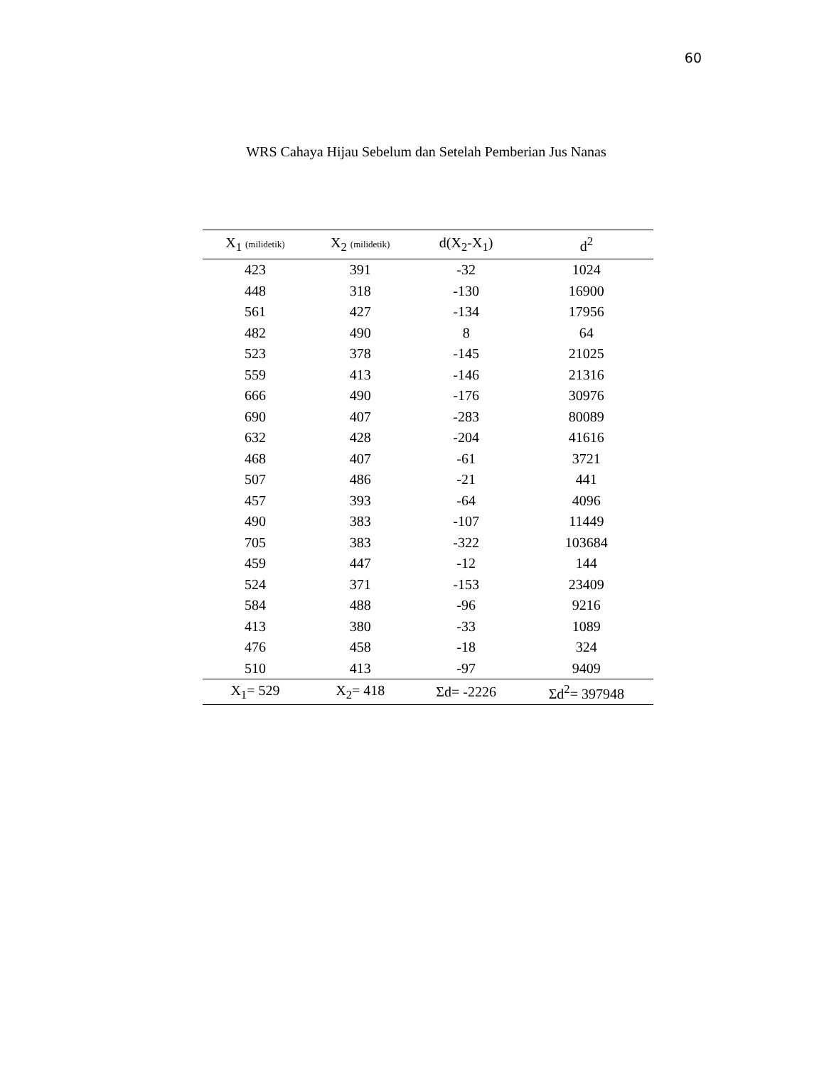60
WRS Cahaya Hijau Sebelum dan Setelah Pemberian Jus Nanas
| X<sub>1</sub> (milidetik) | X<sub>2</sub> (milidetik) | d(X<sub>2</sub>-X<sub>1</sub>) | d<sup>2</sup> |
| --- | --- | --- | --- |
| 423 | 391 | -32 | 1024 |
| 448 | 318 | -130 | 16900 |
| 561 | 427 | -134 | 17956 |
| 482 | 490 | 8 | 64 |
| 523 | 378 | -145 | 21025 |
| 559 | 413 | -146 | 21316 |
| 666 | 490 | -176 | 30976 |
| 690 | 407 | -283 | 80089 |
| 632 | 428 | -204 | 41616 |
| 468 | 407 | -61 | 3721 |
| 507 | 486 | -21 | 441 |
| 457 | 393 | -64 | 4096 |
| 490 | 383 | -107 | 11449 |
| 705 | 383 | -322 | 103684 |
| 459 | 447 | -12 | 144 |
| 524 | 371 | -153 | 23409 |
| 584 | 488 | -96 | 9216 |
| 413 | 380 | -33 | 1089 |
| 476 | 458 | -18 | 324 |
| 510 | 413 | -97 | 9409 |
| X<sub>1</sub>= 529 | X<sub>2</sub>= 418 | Σd= -2226 | Σd<sup>2</sup>= 397948 |